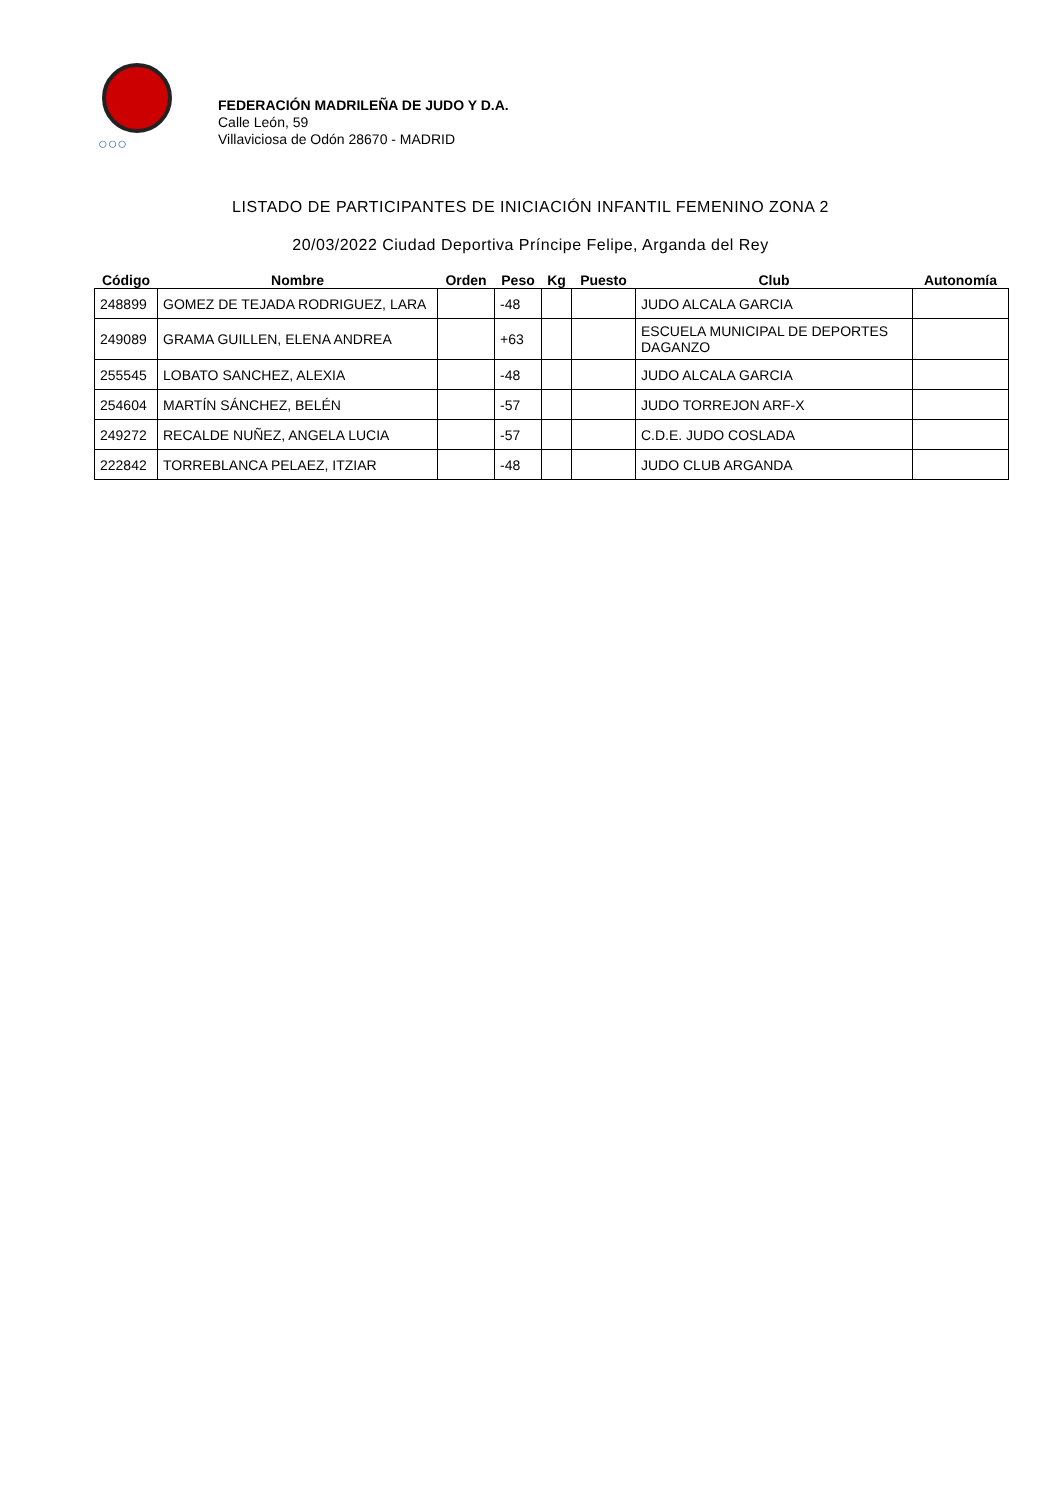○○○
FEDERACIÓN MADRILEÑA DE JUDO Y D.A.
Calle León, 59
Villaviciosa de Odón 28670 - MADRID
LISTADO DE PARTICIPANTES DE INICIACIÓN INFANTIL FEMENINO ZONA 2
20/03/2022 Ciudad Deportiva Príncipe Felipe, Arganda del Rey
| Código | Nombre | Orden | Peso | Kg | Puesto | Club | Autonomía |
| --- | --- | --- | --- | --- | --- | --- | --- |
| 248899 | GOMEZ DE TEJADA RODRIGUEZ, LARA | | -48 | | | JUDO ALCALA GARCIA | |
| 249089 | GRAMA GUILLEN, ELENA ANDREA | | +63 | | | ESCUELA MUNICIPAL DE DEPORTES DAGANZO | |
| 255545 | LOBATO SANCHEZ, ALEXIA | | -48 | | | JUDO ALCALA GARCIA | |
| 254604 | MARTÍN SÁNCHEZ, BELÉN | | -57 | | | JUDO TORREJON ARF-X | |
| 249272 | RECALDE NUÑEZ, ANGELA LUCIA | | -57 | | | C.D.E. JUDO COSLADA | |
| 222842 | TORREBLANCA PELAEZ, ITZIAR | | -48 | | | JUDO CLUB ARGANDA | |